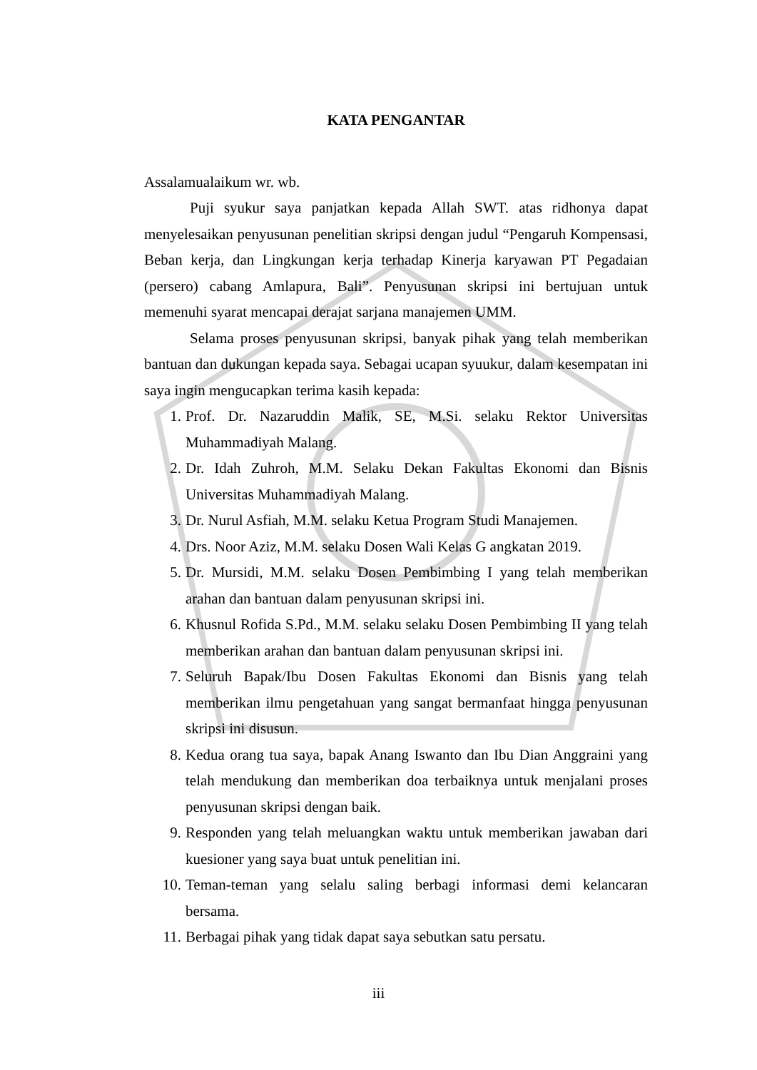KATA PENGANTAR
Assalamualaikum wr. wb.
Puji syukur saya panjatkan kepada Allah SWT. atas ridhonya dapat menyelesaikan penyusunan penelitian skripsi dengan judul “Pengaruh Kompensasi, Beban kerja, dan Lingkungan kerja terhadap Kinerja karyawan PT Pegadaian (persero) cabang Amlapura, Bali”. Penyusunan skripsi ini bertujuan untuk memenuhi syarat mencapai derajat sarjana manajemen UMM.
Selama proses penyusunan skripsi, banyak pihak yang telah memberikan bantuan dan dukungan kepada saya. Sebagai ucapan syuukur, dalam kesempatan ini saya ingin mengucapkan terima kasih kepada:
1. Prof. Dr. Nazaruddin Malik, SE, M.Si. selaku Rektor Universitas Muhammadiyah Malang.
2. Dr. Idah Zuhroh, M.M. Selaku Dekan Fakultas Ekonomi dan Bisnis Universitas Muhammadiyah Malang.
3. Dr. Nurul Asfiah, M.M. selaku Ketua Program Studi Manajemen.
4. Drs. Noor Aziz, M.M. selaku Dosen Wali Kelas G angkatan 2019.
5. Dr. Mursidi, M.M. selaku Dosen Pembimbing I yang telah memberikan arahan dan bantuan dalam penyusunan skripsi ini.
6. Khusnul Rofida S.Pd., M.M. selaku selaku Dosen Pembimbing II yang telah memberikan arahan dan bantuan dalam penyusunan skripsi ini.
7. Seluruh Bapak/Ibu Dosen Fakultas Ekonomi dan Bisnis yang telah memberikan ilmu pengetahuan yang sangat bermanfaat hingga penyusunan skripsi ini disusun.
8. Kedua orang tua saya, bapak Anang Iswanto dan Ibu Dian Anggraini yang telah mendukung dan memberikan doa terbaiknya untuk menjalani proses penyusunan skripsi dengan baik.
9. Responden yang telah meluangkan waktu untuk memberikan jawaban dari kuesioner yang saya buat untuk penelitian ini.
10. Teman-teman yang selalu saling berbagi informasi demi kelancaran bersama.
11. Berbagai pihak yang tidak dapat saya sebutkan satu persatu.
iii